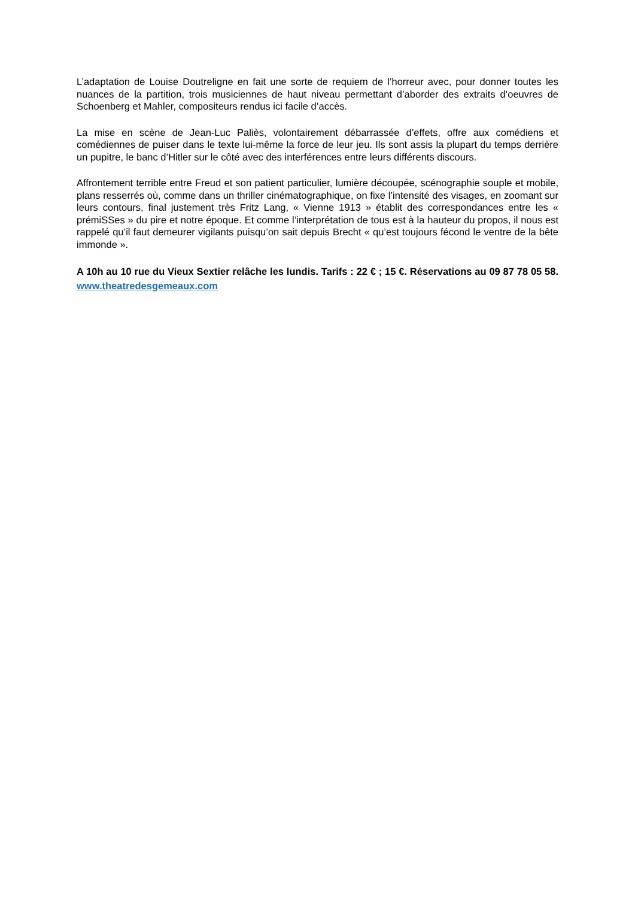L’adaptation de Louise Doutreligne en fait une sorte de requiem de l’horreur avec, pour donner toutes les nuances de la partition, trois musiciennes de haut niveau permettant d’aborder des extraits d’oeuvres de Schoenberg et Mahler, compositeurs rendus ici facile d’accès.
La mise en scène de Jean-Luc Paliès, volontairement débarrassée d’effets, offre aux comédiens et comédiennes de puiser dans le texte lui-même la force de leur jeu. Ils sont assis la plupart du temps derrière un pupitre, le banc d’Hitler sur le côté avec des interférences entre leurs différents discours.
Affrontement terrible entre Freud et son patient particulier, lumière découpée, scénographie souple et mobile, plans resserrés où, comme dans un thriller cinématographique, on fixe l’intensité des visages, en zoomant sur leurs contours, final justement très Fritz Lang, « Vienne 1913 » établit des correspondances entre les « prémiSSes » du pire et notre époque. Et comme l’interprétation de tous est à la hauteur du propos, il nous est rappelé qu’il faut demeurer vigilants puisqu’on sait depuis Brecht « qu’est toujours fécond le ventre de la bête immonde ».
A 10h au 10 rue du Vieux Sextier relâche les lundis. Tarifs : 22 € ; 15 €. Réservations au 09 87 78 05 58. www.theatredesgemeaux.com